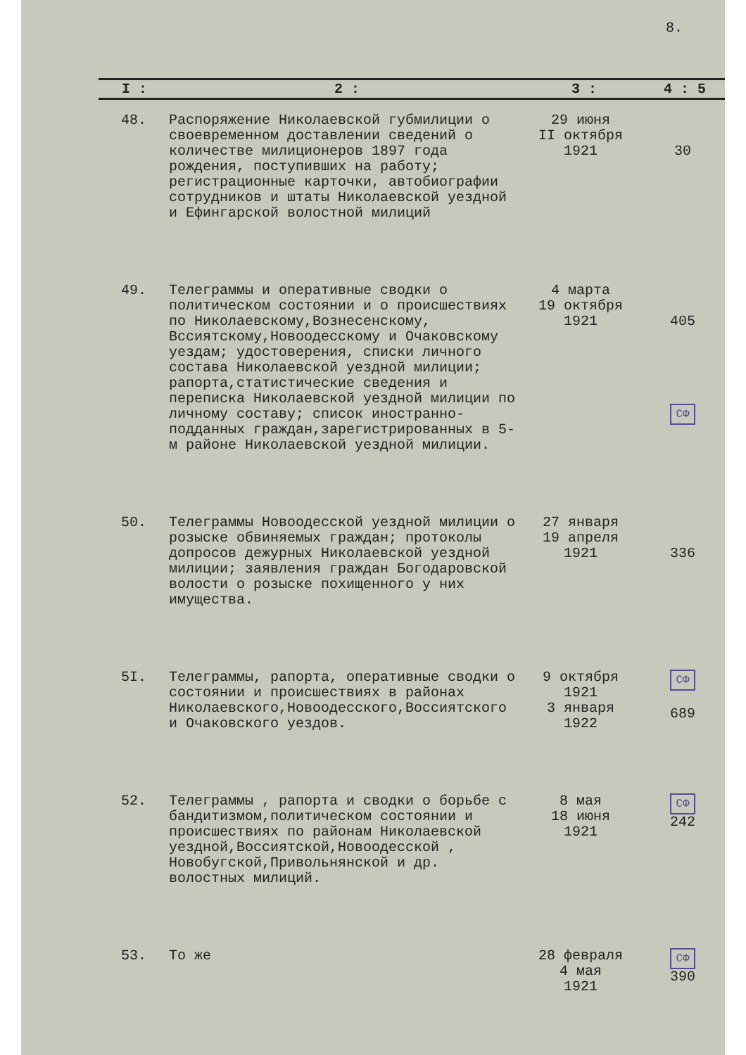8.
| I : | 2 : | 3 : | 4 : 5 |
| --- | --- | --- | --- |
| 48. | Распоряжение Николаевской губмилиции о своевременном доставлении сведений о количестве милиционеров 1897 года рождения, поступивших на работу; регистрационные карточки, автобиографии сотрудников и штаты Николаевской уездной и Ефингарской волостной милиций | 29 июня II октября 1921 | 30 |
| 49. | Телеграммы и оперативные сводки о политическом состоянии и о происшествиях по Николаевскому,Вознесенскому, Вссиятскому,Новоодесскому и Очаковскому уездам; удостоверения, списки личного состава Николаевской уездной милиции; рапорта,статистические сведения и переписка Николаевской уездной милиции по личному составу; список иностранно-подданных граждан,зарегистрированных в 5-м районе Николаевской уездной милиции. | 4 марта 19 октября 1921 | 405 СФ |
| 50. | Телеграммы Новоодесской уездной милиции о розыске обвиняемых граждан; протоколы допросов дежурных Николаевской уездной милиции; заявления граждан Богодаровской волости о розыске похищенного у них имущества. | 27 января 19 апреля 1921 | 336 |
| 5I. | Телеграммы, рапорта, оперативные сводки о состоянии и происшествиях в районах Николаевского,Новоодесского,Воссиятского и Очаковского уездов. | 9 октября 1921 3 января 1922 | СФ 689 |
| 52. | Телеграммы , рапорта и сводки о борьбе с бандитизмом,политическом состоянии и происшествиях по районам Николаевской уездной,Воссиятской,Новоодесской , Новобугской,Привольнянской и др. волостных милиций. | 8 мая 18 июня 1921 | СФ 242 |
| 53. | То же | 28 февраля 4 мая 1921 | СФ 390 |